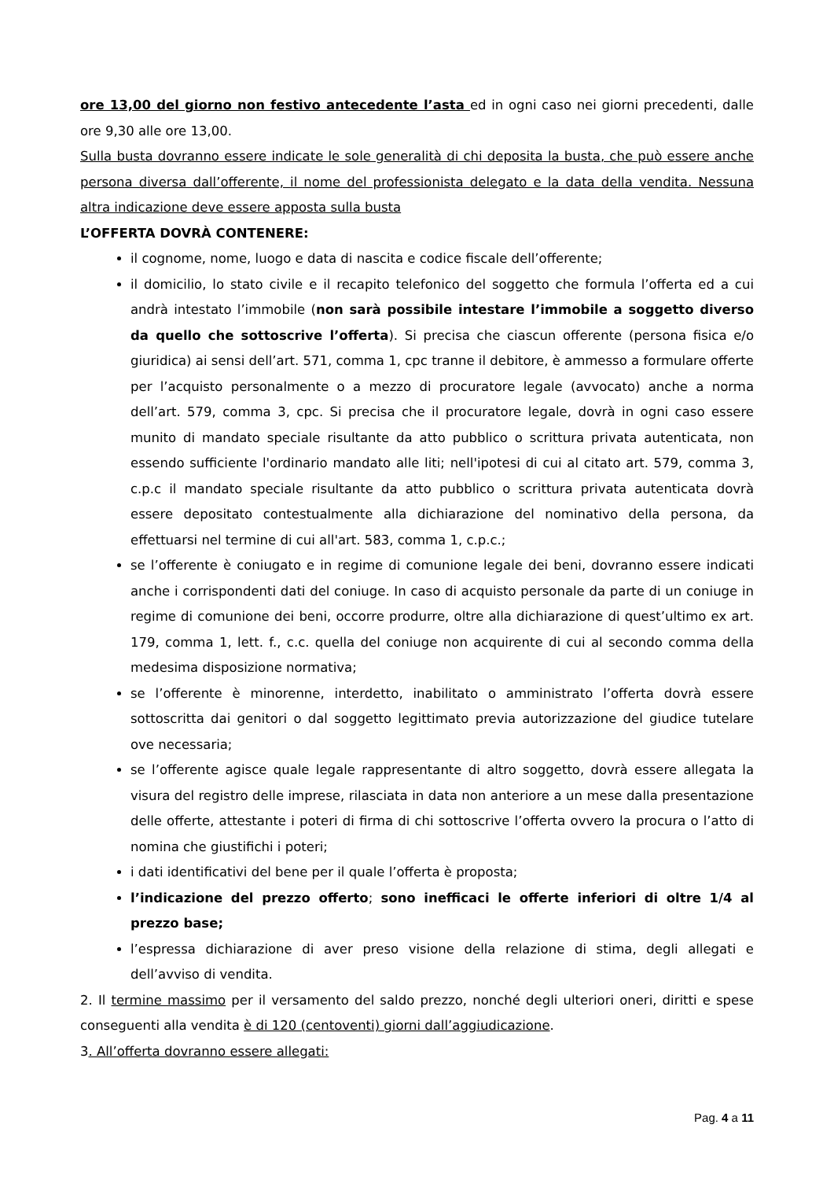ore 13,00 del giorno non festivo antecedente l’asta ed in ogni caso nei giorni precedenti, dalle ore 9,30 alle ore 13,00.
Sulla busta dovranno essere indicate le sole generalità di chi deposita la busta, che può essere anche persona diversa dall’offerente, il nome del professionista delegato e la data della vendita. Nessuna altra indicazione deve essere apposta sulla busta
L’OFFERTA DOVRÀ CONTENERE:
il cognome, nome, luogo e data di nascita e codice fiscale dell’offerente;
il domicilio, lo stato civile e il recapito telefonico del soggetto che formula l’offerta ed a cui andrà intestato l’immobile (non sarà possibile intestare l’immobile a soggetto diverso da quello che sottoscrive l’offerta). Si precisa che ciascun offerente (persona fisica e/o giuridica) ai sensi dell’art. 571, comma 1, cpc tranne il debitore, è ammesso a formulare offerte per l’acquisto personalmente o a mezzo di procuratore legale (avvocato) anche a norma dell’art. 579, comma 3, cpc. Si precisa che il procuratore legale, dovrà in ogni caso essere munito di mandato speciale risultante da atto pubblico o scrittura privata autenticata, non essendo sufficiente l'ordinario mandato alle liti; nell'ipotesi di cui al citato art. 579, comma 3, c.p.c il mandato speciale risultante da atto pubblico o scrittura privata autenticata dovrà essere depositato contestualmente alla dichiarazione del nominativo della persona, da effettuarsi nel termine di cui all'art. 583, comma 1, c.p.c.;
se l’offerente è coniugato e in regime di comunione legale dei beni, dovranno essere indicati anche i corrispondenti dati del coniuge. In caso di acquisto personale da parte di un coniuge in regime di comunione dei beni, occorre produrre, oltre alla dichiarazione di quest’ultimo ex art. 179, comma 1, lett. f., c.c. quella del coniuge non acquirente di cui al secondo comma della medesima disposizione normativa;
se l’offerente è minorenne, interdetto, inabilitato o amministrato l’offerta dovrà essere sottoscritta dai genitori o dal soggetto legittimato previa autorizzazione del giudice tutelare ove necessaria;
se l’offerente agisce quale legale rappresentante di altro soggetto, dovrà essere allegata la visura del registro delle imprese, rilasciata in data non anteriore a un mese dalla presentazione delle offerte, attestante i poteri di firma di chi sottoscrive l’offerta ovvero la procura o l’atto di nomina che giustifichi i poteri;
i dati identificativi del bene per il quale l’offerta è proposta;
l’indicazione del prezzo offerto; sono inefficaci le offerte inferiori di oltre 1/4 al prezzo base;
l’espressa dichiarazione di aver preso visione della relazione di stima, degli allegati e dell’avviso di vendita.
2. Il termine massimo per il versamento del saldo prezzo, nonché degli ulteriori oneri, diritti e spese conseguenti alla vendita è di 120 (centoventi) giorni dall’aggiudicazione.
3. All’offerta dovranno essere allegati:
Pag. 4 a 11